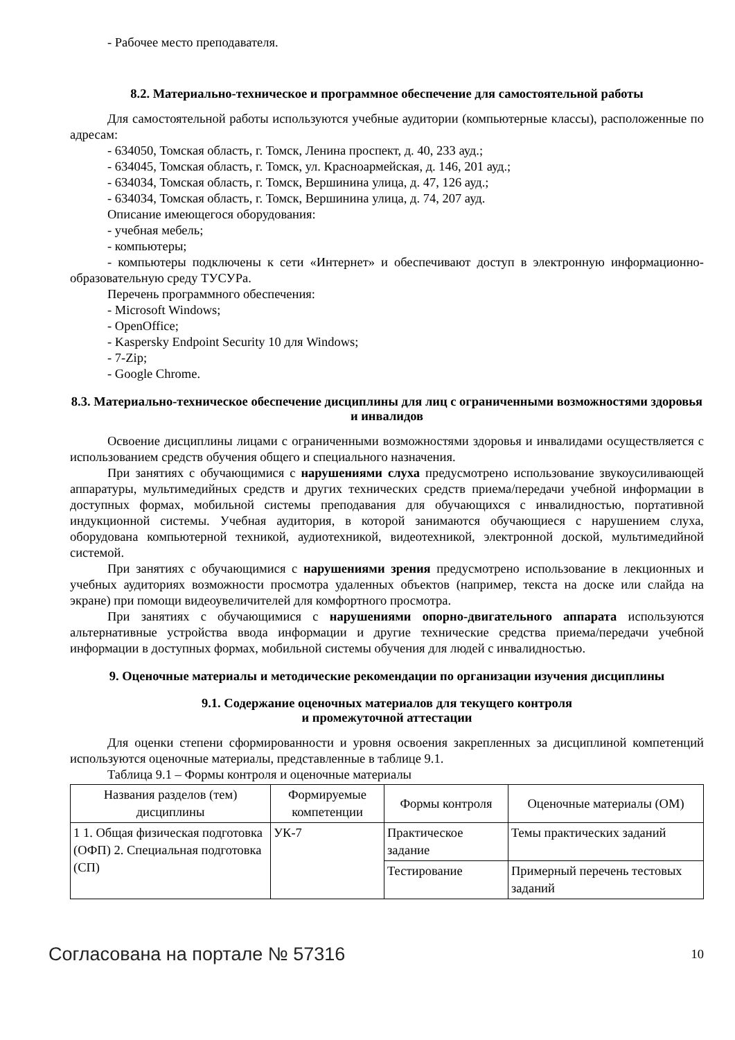- Рабочее место преподавателя.
8.2. Материально-техническое и программное обеспечение для самостоятельной работы
Для самостоятельной работы используются учебные аудитории (компьютерные классы), расположенные по адресам:
- 634050, Томская область, г. Томск, Ленина проспект, д. 40, 233 ауд.;
- 634045, Томская область, г. Томск, ул. Красноармейская, д. 146, 201 ауд.;
- 634034, Томская область, г. Томск, Вершинина улица, д. 47, 126 ауд.;
- 634034, Томская область, г. Томск, Вершинина улица, д. 74, 207 ауд.
Описание имеющегося оборудования:
- учебная мебель;
- компьютеры;
- компьютеры подключены к сети «Интернет» и обеспечивают доступ в электронную информационно-образовательную среду ТУСУРа.
Перечень программного обеспечения:
- Microsoft Windows;
- OpenOffice;
- Kaspersky Endpoint Security 10 для Windows;
- 7-Zip;
- Google Chrome.
8.3. Материально-техническое обеспечение дисциплины для лиц с ограниченными возможностями здоровья и инвалидов
Освоение дисциплины лицами с ограниченными возможностями здоровья и инвалидами осуществляется с использованием средств обучения общего и специального назначения.
При занятиях с обучающимися с нарушениями слуха предусмотрено использование звукоусиливающей аппаратуры, мультимедийных средств и других технических средств приема/передачи учебной информации в доступных формах, мобильной системы преподавания для обучающихся с инвалидностью, портативной индукционной системы. Учебная аудитория, в которой занимаются обучающиеся с нарушением слуха, оборудована компьютерной техникой, аудиотехникой, видеотехникой, электронной доской, мультимедийной системой.
При занятиях с обучающимися с нарушениями зрения предусмотрено использование в лекционных и учебных аудиториях возможности просмотра удаленных объектов (например, текста на доске или слайда на экране) при помощи видеоувеличителей для комфортного просмотра.
При занятиях с обучающимися с нарушениями опорно-двигательного аппарата используются альтернативные устройства ввода информации и другие технические средства приема/передачи учебной информации в доступных формах, мобильной системы обучения для людей с инвалидностью.
9. Оценочные материалы и методические рекомендации по организации изучения дисциплины
9.1. Содержание оценочных материалов для текущего контроля
и промежуточной аттестации
Для оценки степени сформированности и уровня освоения закрепленных за дисциплиной компетенций используются оценочные материалы, представленные в таблице 9.1.
Таблица 9.1 – Формы контроля и оценочные материалы
| Названия разделов (тем) дисциплины | Формируемые компетенции | Формы контроля | Оценочные материалы (ОМ) |
| --- | --- | --- | --- |
| 1 1. Общая физическая подготовка (ОФП) 2. Специальная подготовка (СП) | УК-7 | Практическое задание | Темы практических заданий |
| | | Тестирование | Примерный перечень тестовых заданий |
Согласована на портале № 57316 10